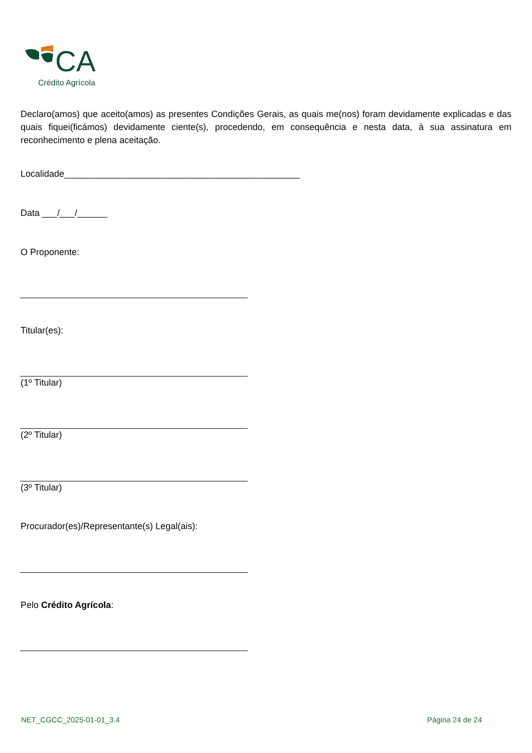CA
Crédito Agrícola
Declaro(amos) que aceito(amos) as presentes Condições Gerais, as quais me(nos) foram devidamente explicadas e das quais fiquei(ficámos) devidamente ciente(s), procedendo, em consequência e nesta data, à sua assinatura em reconhecimento e plena aceitação.
Localidade_______________________________________________
Data ___/___/______
O Proponente:
Titular(es):
(1º Titular)
(2º Titular)
(3º Titular)
Procurador(es)/Representante(s) Legal(ais):
Pelo Crédito Agrícola:
NET_CGCC_2025-01-01_3.4 Página 24 de 24